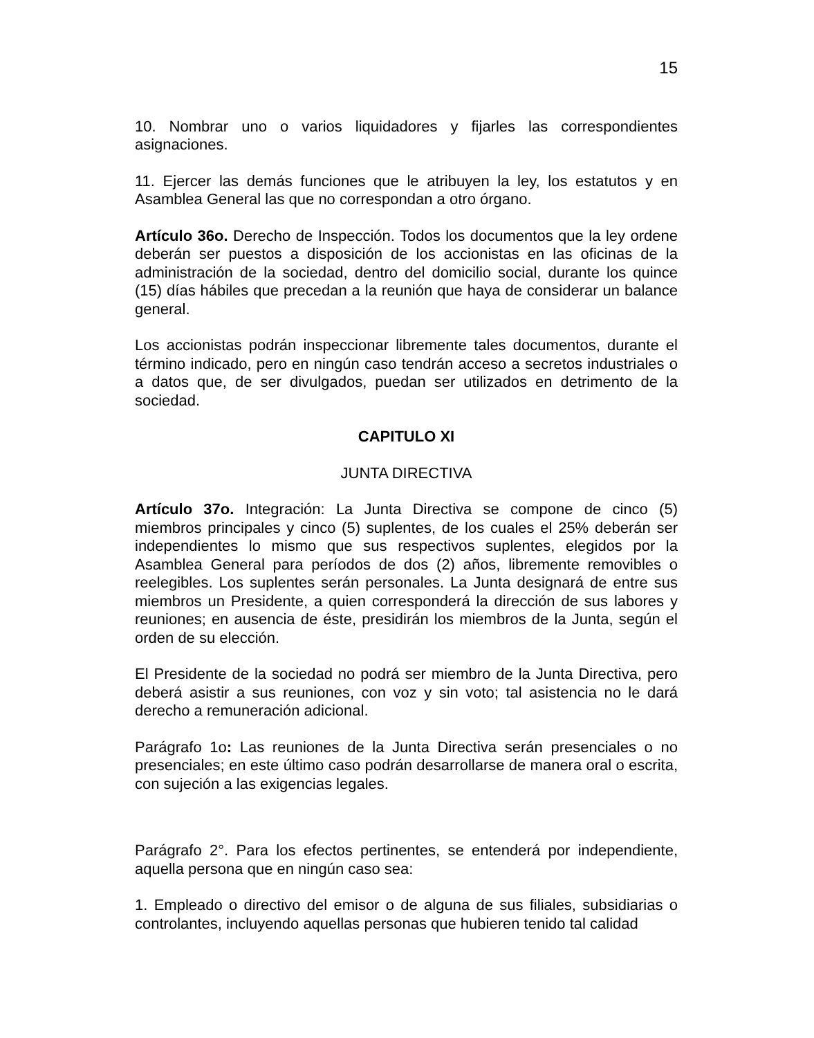15
10. Nombrar uno o varios liquidadores y fijarles las correspondientes asignaciones.
11. Ejercer las demás funciones que le atribuyen la ley, los estatutos y en Asamblea General las que no correspondan a otro órgano.
Artículo 36o. Derecho de Inspección. Todos los documentos que la ley ordene deberán ser puestos a disposición de los accionistas en las oficinas de la administración de la sociedad, dentro del domicilio social, durante los quince (15) días hábiles que precedan a la reunión que haya de considerar un balance general.
Los accionistas podrán inspeccionar libremente tales documentos, durante el término indicado, pero en ningún caso tendrán acceso a secretos industriales o a datos que, de ser divulgados, puedan ser utilizados en detrimento de la sociedad.
CAPITULO XI
JUNTA DIRECTIVA
Artículo 37o. Integración: La Junta Directiva se compone de cinco (5) miembros principales y cinco (5) suplentes, de los cuales el 25% deberán ser independientes lo mismo que sus respectivos suplentes, elegidos por la Asamblea General para períodos de dos (2) años, libremente removibles o reelegibles. Los suplentes serán personales. La Junta designará de entre sus miembros un Presidente, a quien corresponderá la dirección de sus labores y reuniones; en ausencia de éste, presidirán los miembros de la Junta, según el orden de su elección.
El Presidente de la sociedad no podrá ser miembro de la Junta Directiva, pero deberá asistir a sus reuniones, con voz y sin voto; tal asistencia no le dará derecho a remuneración adicional.
Parágrafo 1o: Las reuniones de la Junta Directiva serán presenciales o no presenciales; en este último caso podrán desarrollarse de manera oral o escrita, con sujeción a las exigencias legales.
Parágrafo 2°. Para los efectos pertinentes, se entenderá por independiente, aquella persona que en ningún caso sea:
1. Empleado o directivo del emisor o de alguna de sus filiales, subsidiarias o controlantes, incluyendo aquellas personas que hubieren tenido tal calidad